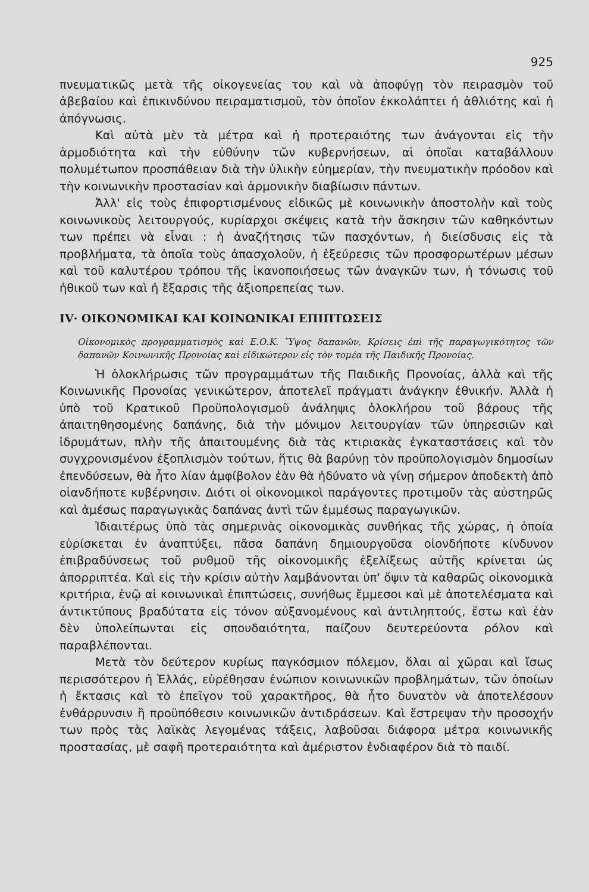925
πνευματικῶς μετὰ τῆς οἰκογενείας του καὶ νὰ ἀποφύγῃ τὸν πειρασμὸν τοῦ ἀβεβαίου καὶ ἐπικινδύνου πειραματισμοῦ, τὸν ὁποῖον ἐκκολάπτει ἡ ἀθλιότης καὶ ἡ ἀπόγνωσις.
Καὶ αὐτὰ μὲν τὰ μέτρα καὶ ἡ προτεραιότης των ἀνάγονται εἰς τὴν ἁρμοδιότητα καὶ τὴν εὐθύνην τῶν κυβερνήσεων, αἱ ὁποῖαι καταβάλλουν πολυμέτωπον προσπάθειαν διὰ τὴν ὑλικὴν εὐημερίαν, τὴν πνευματικὴν πρόοδον καὶ τὴν κοινωνικὴν προστασίαν καὶ ἁρμονικὴν διαβίωσιν πάντων.
Ἀλλ' εἰς τοὺς ἐπιφορτισμένους εἰδικῶς μὲ κοινωνικὴν ἀποστολὴν καὶ τοὺς κοινωνικοὺς λειτουργούς, κυρίαρχοι σκέψεις κατὰ τὴν ἄσκησιν τῶν καθηκόντων των πρέπει νὰ εἶναι : ἡ ἀναζήτησις τῶν πασχόντων, ἡ διείσδυσις εἰς τὰ προβλήματα, τὰ ὁποῖα τοὺς ἀπασχολοῦν, ἡ ἐξεύρεσις τῶν προσφορωτέρων μέσων καὶ τοῦ καλυτέρου τρόπου τῆς ἱκανοποιήσεως τῶν ἀναγκῶν των, ἡ τόνωσις τοῦ ἠθικοῦ των καὶ ἡ ἔξαρσις τῆς ἀξιοπρεπείας των.
IV· ΟΙΚΟΝΟΜΙΚΑΙ ΚΑΙ ΚΟΙΝΩΝΙΚΑΙ ΕΠΙΠΤΩΣΕΙΣ
Οἰκονομικὸς προγραμματισμὸς καὶ Ε.Ο.Κ. Ὕψος δαπανῶν. Κρίσεις ἐπὶ τῆς παραγωγικότητος τῶν δαπανῶν Κοινωνικῆς Προνοίας καὶ εἰδικώτερον εἰς τὸν τομέα τῆς Παιδικῆς Προνοίας.
Ἡ ὁλοκλήρωσις τῶν προγραμμάτων τῆς Παιδικῆς Προνοίας, ἀλλὰ καὶ τῆς Κοινωνικῆς Προνοίας γενικώτερον, ἀποτελεῖ πράγματι ἀνάγκην ἐθνικήν. Ἀλλὰ ἡ ὑπὸ τοῦ Κρατικοῦ Προϋπολογισμοῦ ἀνάληψις ὁλοκλήρου τοῦ βάρους τῆς ἀπαιτηθησομένης δαπάνης, διὰ τὴν μόνιμον λειτουργίαν τῶν ὑπηρεσιῶν καὶ ἱδρυμάτων, πλὴν τῆς ἀπαιτουμένης διὰ τὰς κτιριακὰς ἐγκαταστάσεις καὶ τὸν συγχρονισμένον ἐξοπλισμὸν τούτων, ἥτις θὰ βαρύνῃ τὸν προϋπολογισμὸν δημοσίων ἐπενδύσεων, θὰ ἦτο λίαν ἀμφίβολον ἐὰν θὰ ἠδύνατο νὰ γίνῃ σήμερον ἀποδεκτὴ ἀπὸ οἱανδήποτε κυβέρνησιν. Διότι οἱ οἰκονομικοὶ παράγοντες προτιμοῦν τὰς αὐστηρῶς καὶ ἀμέσως παραγωγικὰς δαπάνας ἀντὶ τῶν ἐμμέσως παραγωγικῶν.
Ἰδιαιτέρως ὑπὸ τὰς σημερινὰς οἰκονομικὰς συνθήκας τῆς χώρας, ἡ ὁποία εὑρίσκεται ἐν ἀναπτύξει, πᾶσα δαπάνη δημιουργοῦσα οἱονδήποτε κίνδυνον ἐπιβραδύνσεως τοῦ ρυθμοῦ τῆς οἰκονομικῆς ἐξελίξεως αὐτῆς κρίνεται ὡς ἀπορριπτέα. Καὶ εἰς τὴν κρίσιν αὐτὴν λαμβάνονται ὑπ' ὄψιν τὰ καθαρῶς οἰκονομικὰ κριτήρια, ἐνῷ αἱ κοινωνικαὶ ἐπιπτώσεις, συνήθως ἔμμεσοι καὶ μὲ ἀποτελέσματα καὶ ἀντικτύπους βραδύτατα εἰς τόνον αὐξανομένους καὶ ἀντιληπτούς, ἔστω καὶ ἐὰν δὲν ὑπολείπωνται εἰς σπουδαιότητα, παίζουν δευτερεύοντα ρόλον καὶ παραβλέπονται.
Μετὰ τὸν δεύτερον κυρίως παγκόσμιον πόλεμον, ὅλαι αἱ χῶραι καὶ ἴσως περισσότερον ἡ Ἑλλάς, εὑρέθησαν ἐνώπιον κοινωνικῶν προβλημάτων, τῶν ὁποίων ἡ ἔκτασις καὶ τὸ ἐπεῖγον τοῦ χαρακτῆρος, θὰ ἦτο δυνατὸν νὰ ἀποτελέσουν ἐνθάρρυνσιν ἢ προϋπόθεσιν κοινωνικῶν ἀντιδράσεων. Καὶ ἔστρεψαν τὴν προσοχήν των πρὸς τὰς λαϊκὰς λεγομένας τάξεις, λαβοῦσαι διάφορα μέτρα κοινωνικῆς προστασίας, μὲ σαφῆ προτεραιότητα καὶ ἀμέριστον ἐνδιαφέρον διὰ τὸ παιδί.